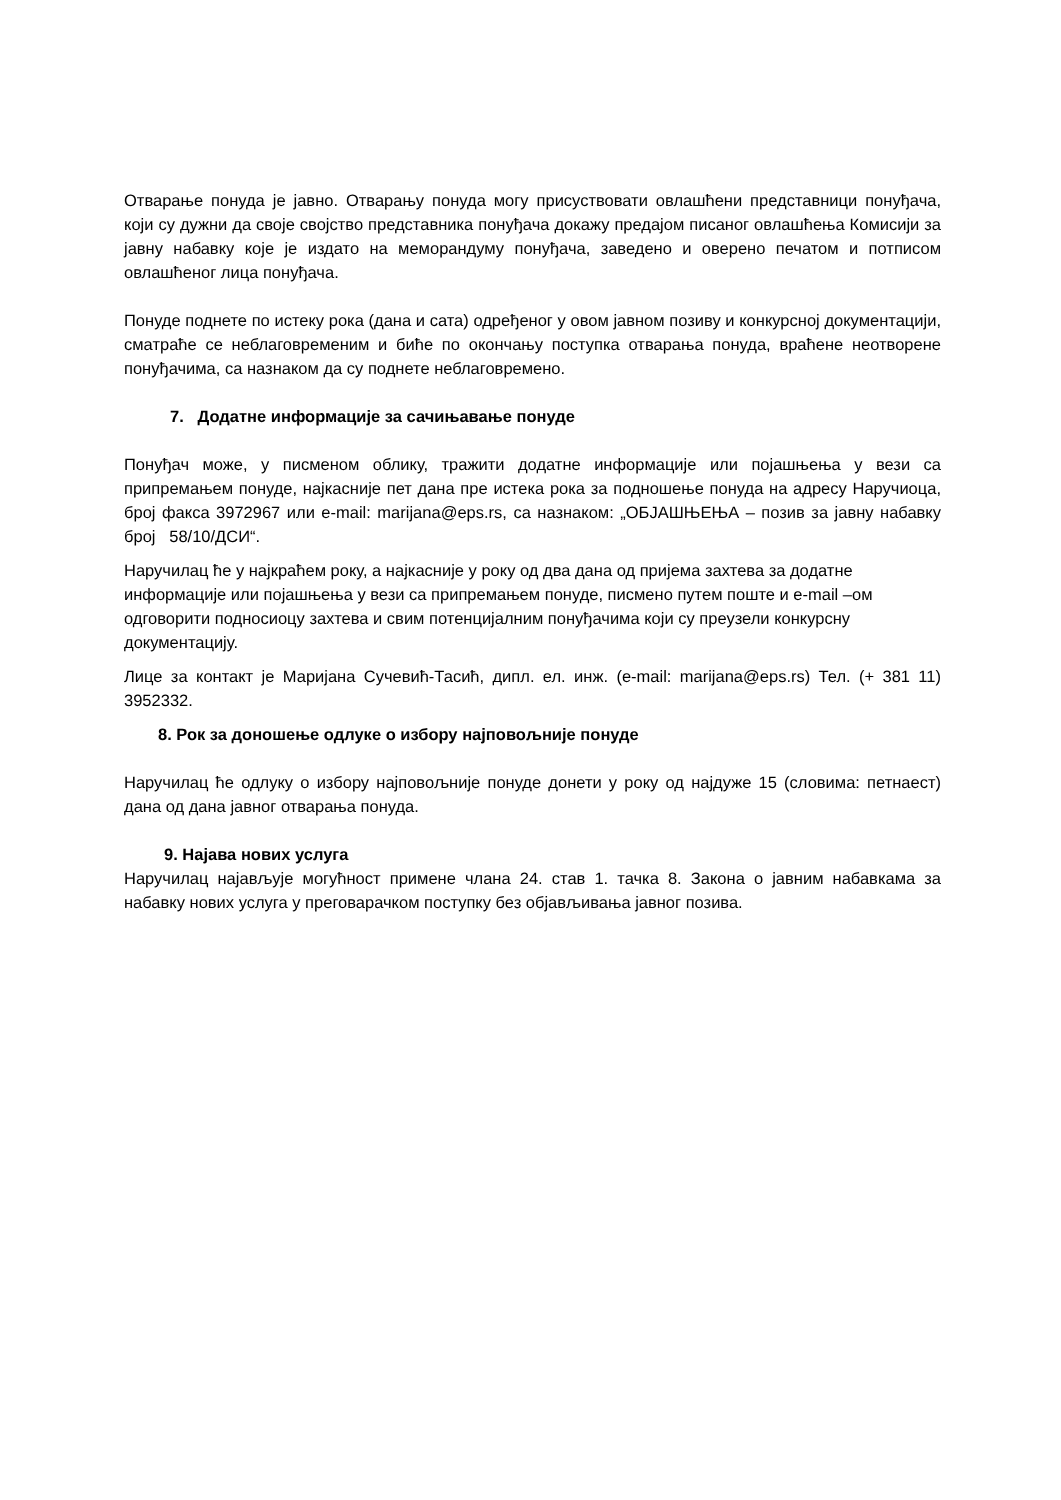Отварање понуда је јавно. Отварању понуда могу присуствовати овлашћени представници понуђача, који су дужни да своје својство представника понуђача докажу предајом писаног овлашћења Комисији за јавну набавку које је издато на меморандуму понуђача, заведено и оверено печатом и потписом овлашћеног лица понуђача.
Понуде поднете по истеку рока (дана и сата) одређеног у овом јавном позиву и конкурсној документацији, сматраће се неблаговременим и биће по окончању поступка отварања понуда, враћене неотворене понуђачима, са назнаком да су поднете неблаговремено.
7. Додатне информације за сачињавање понуде
Понуђач може, у писменом облику, тражити додатне информације или појашњења у вези са припремањем понуде, најкасније пет дана пре истека рока за подношење понуда на адресу Наручиоца, број факса 3972967 или e-mail: marijana@eps.rs, са назнаком: „ОБЈАШЊЕЊА – позив за јавну набавку број 58/10/ДСИ“.
Наручилац ће у најкраћем року, а најкасније у року од два дана од пријема захтева за додатне информације или појашњења у вези са припремањем понуде, писмено путем поште и e-mail –ом одговорити подносиоцу захтева и свим потенцијалним понуђачима који су преузели конкурсну документацију.
Лице за контакт је Маријана Сучевић-Тасић, дипл. ел. инж. (e-mail: marijana@eps.rs) Тел. (+ 381 11) 3952332.
8. Рок за доношење одлуке о избору најповољније понуде
Наручилац ће одлуку о избору најповољније понуде донети у року од најдуже 15 (словима: петнаест) дана од дана јавног отварања понуда.
9. Најава нових услуга
Наручилац најављује могућност примене члана 24. став 1. тачка 8. Закона о јавним набавкама за набавку нових услуга у преговарачком поступку без објављивања јавног позива.